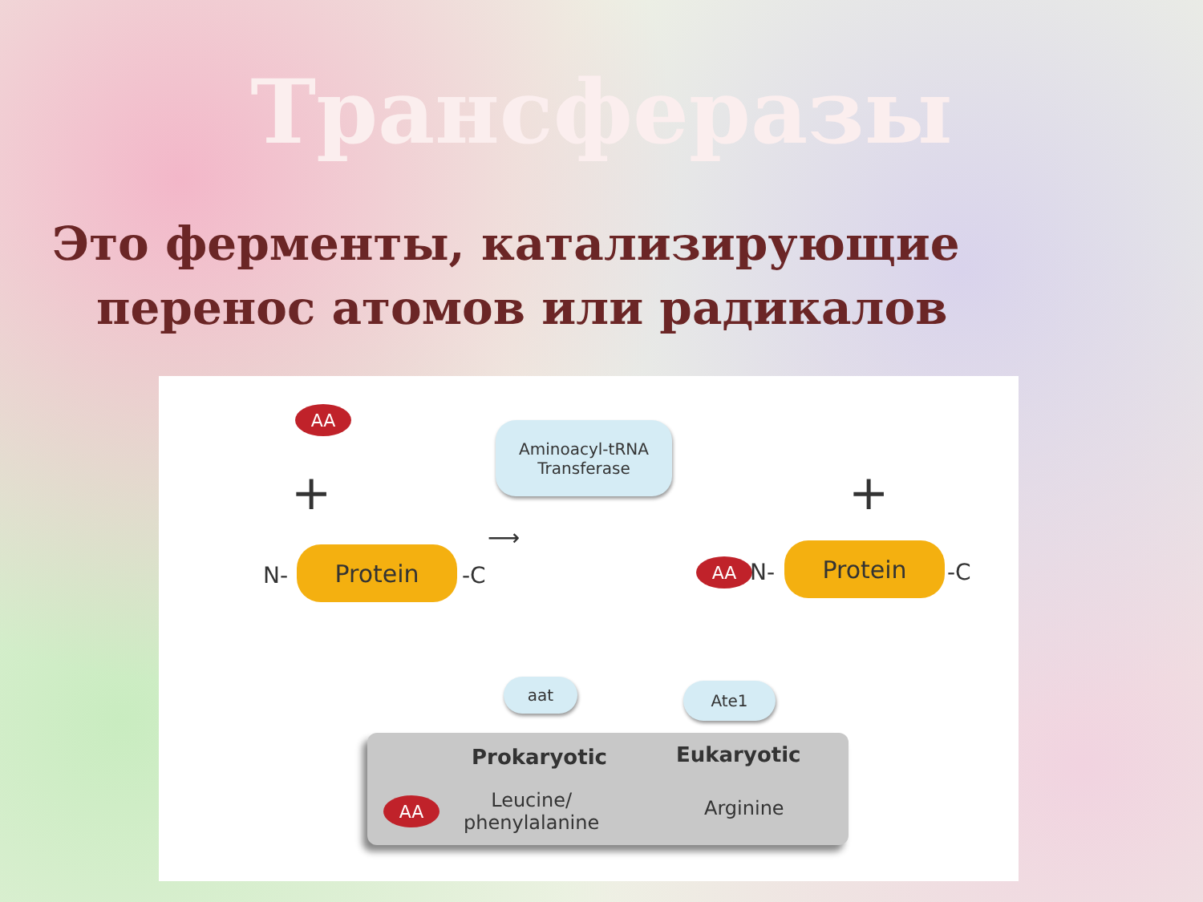Трансферазы
Это ферменты, катализирующие перенос атомов или радикалов
AA
+
Aminoacyl-tRNA
Transferase
⟶
+
N-
Protein
-C AA N-
Protein
-C
aat Ate1
Prokaryotic Eukaryotic
AA
Leucine/
phenylalanine
Arginine